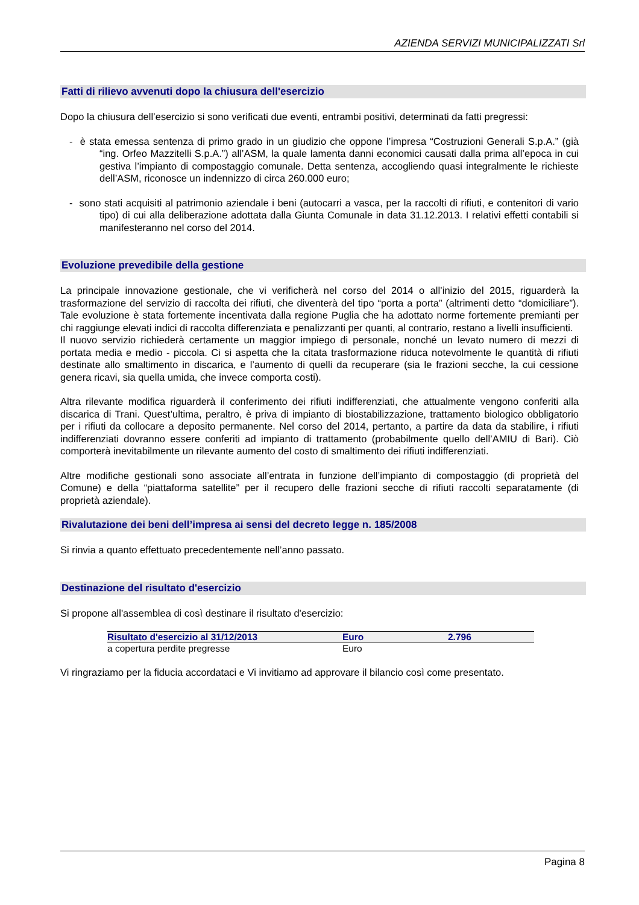AZIENDA SERVIZI MUNICIPALIZZATI Srl
Fatti di rilievo avvenuti dopo la chiusura dell'esercizio
Dopo la chiusura dell’esercizio si sono verificati due eventi, entrambi positivi, determinati da fatti pregressi:
- è stata emessa sentenza di primo grado in un giudizio che oppone l’impresa “Costruzioni Generali S.p.A.” (già “ing. Orfeo Mazzitelli S.p.A.”) all’ASM, la quale lamenta danni economici causati dalla prima all’epoca in cui gestiva l’impianto di compostaggio comunale. Detta sentenza, accogliendo quasi integralmente le richieste dell’ASM, riconosce un indennizzo di circa 260.000 euro;
- sono stati acquisiti al patrimonio aziendale i beni (autocarri a vasca, per la raccolti di rifiuti, e contenitori di vario tipo) di cui alla deliberazione adottata dalla Giunta Comunale in data 31.12.2013. I relativi effetti contabili si manifesteranno nel corso del 2014.
Evoluzione prevedibile della gestione
La principale innovazione gestionale, che vi verificherà nel corso del 2014 o all’inizio del 2015, riguarderà la trasformazione del servizio di raccolta dei rifiuti, che diventerà del tipo “porta a porta” (altrimenti detto “domiciliare”). Tale evoluzione è stata fortemente incentivata dalla regione Puglia che ha adottato norme fortemente premianti per chi raggiunge elevati indici di raccolta differenziata e penalizzanti per quanti, al contrario, restano a livelli insufficienti.
Il nuovo servizio richiederà certamente un maggior impiego di personale, nonché un levato numero di mezzi di portata media e medio - piccola. Ci si aspetta che la citata trasformazione riduca notevolmente le quantità di rifiuti destinate allo smaltimento in discarica, e l’aumento di quelli da recuperare (sia le frazioni secche, la cui cessione genera ricavi, sia quella umida, che invece comporta costi).
Altra rilevante modifica riguarderà il conferimento dei rifiuti indifferenziati, che attualmente vengono conferiti alla discarica di Trani. Quest’ultima, peraltro, è priva di impianto di biostabilizzazione, trattamento biologico obbligatorio per i rifiuti da collocare a deposito permanente. Nel corso del 2014, pertanto, a partire da data da stabilire, i rifiuti indifferenziati dovranno essere conferiti ad impianto di trattamento (probabilmente quello dell’AMIU di Bari). Ciò comporterà inevitabilmente un rilevante aumento del costo di smaltimento dei rifiuti indifferenziati.
Altre modifiche gestionali sono associate all’entrata in funzione dell’impianto di compostaggio (di proprietà del Comune) e della “piattaforma satellite” per il recupero delle frazioni secche di rifiuti raccolti separatamente (di proprietà aziendale).
Rivalutazione dei beni dell’impresa ai sensi del decreto legge n. 185/2008
Si rinvia a quanto effettuato precedentemente nell’anno passato.
Destinazione del risultato d'esercizio
Si propone all'assemblea di così destinare il risultato d'esercizio:
| Risultato d'esercizio al 31/12/2013 | Euro | 2.796 |
| --- | --- | --- |
| a copertura perdite pregresse | Euro | |
Vi ringraziamo per la fiducia accordataci e Vi invitiamo ad approvare il bilancio così come presentato.
Pagina 8